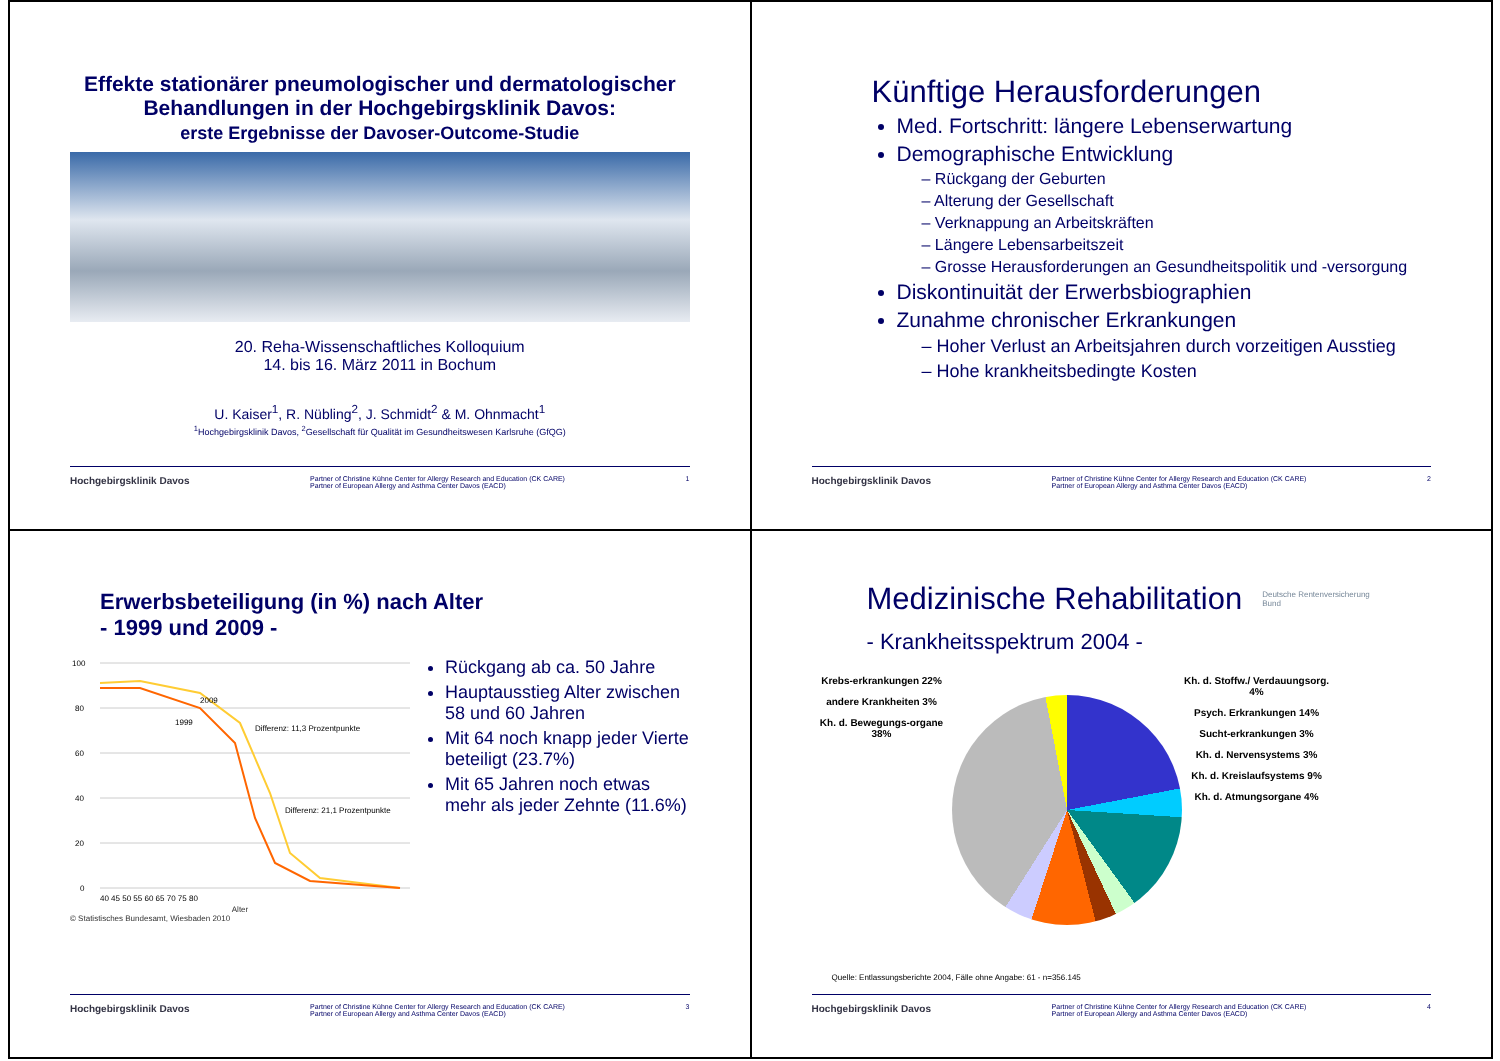Effekte stationärer pneumologischer und dermatologischer Behandlungen in der Hochgebirgsklinik Davos:
erste Ergebnisse der Davoser-Outcome-Studie
20. Reha-Wissenschaftliches Kolloquium
14. bis 16. März 2011 in Bochum
U. Kaiser<sup>1</sup>, R. Nübling<sup>2</sup>, J. Schmidt<sup>2</sup> & M. Ohnmacht<sup>1</sup>
<sup>1</sup> Hochgebirgsklinik Davos, <sup>2</sup>Gesellschaft für Qualität im Gesundheitswesen Karlsruhe (GfQG)
Hochgebirgsklinik Davos Partner of Christine Kühne Center for Allergy Research and Education (CK CARE)
Partner of European Allergy and Asthma Center Davos (EACD) 1
Künftige Herausforderungen
Med. Fortschritt: längere Lebenserwartung
Demographische Entwicklung
– Rückgang der Geburten
– Alterung der Gesellschaft
– Verknappung an Arbeitskräften
– Längere Lebensarbeitszeit
– Grosse Herausforderungen an Gesundheitspolitik und -versorgung
Diskontinuität der Erwerbsbiographien
Zunahme chronischer Erkrankungen
– Hoher Verlust an Arbeitsjahren durch vorzeitigen Ausstieg
– Hohe krankheitsbedingte Kosten
Hochgebirgsklinik Davos Partner of Christine Kühne Center for Allergy Research and Education (CK CARE)
Partner of European Allergy and Asthma Center Davos (EACD) 2
Erwerbsbeteiligung (in %) nach Alter
- 1999 und 2009 -
100
80
60
40
20
0
2009
1999
Differenz: 11,3 Prozentpunkte
Differenz: 21,1 Prozentpunkte
40 45 50 55 60 65 70 75 80
Alter
© Statistisches Bundesamt, Wiesbaden 2010
Rückgang ab ca. 50 Jahre
Hauptausstieg Alter zwischen 58 und 60 Jahren
Mit 64 noch knapp jeder Vierte beteiligt (23.7%)
Mit 65 Jahren noch etwas mehr als jeder Zehnte (11.6%)
Hochgebirgsklinik Davos Partner of Christine Kühne Center for Allergy Research and Education (CK CARE)
Partner of European Allergy and Asthma Center Davos (EACD) 3
Medizinische Rehabilitation
Deutsche Rentenversicherung
Bund
- Krankheitsspektrum 2004 -
Krebs-erkrankungen 22%
andere Krankheiten 3%
Kh. d. Bewegungs-organe 38%
Kh. d. Stoffw./ Verdauungsorg. 4%
Psych. Erkrankungen 14%
Sucht-erkrankungen 3%
Kh. d. Nervensystems 3%
Kh. d. Kreislaufsystems 9%
Kh. d. Atmungsorgane 4%
Quelle: Entlassungsberichte 2004, Fälle ohne Angabe: 61 - n=356.145
Hochgebirgsklinik Davos Partner of Christine Kühne Center for Allergy Research and Education (CK CARE)
Partner of European Allergy and Asthma Center Davos (EACD) 4